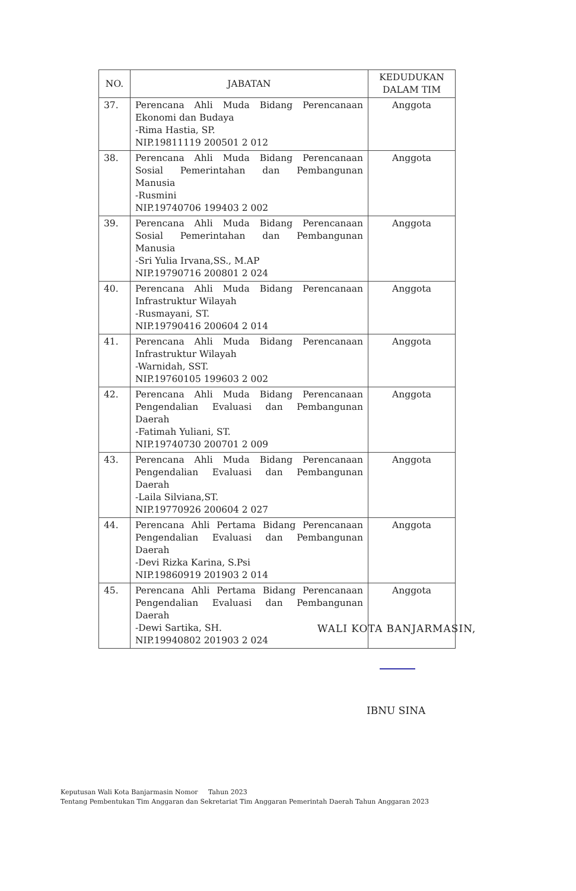| NO. | JABATAN | KEDUDUKAN DALAM TIM |
| --- | --- | --- |
| 37. | Perencana Ahli Muda Bidang Perencanaan Ekonomi dan Budaya -Rima Hastia, SP. NIP.19811119 200501 2 012 | Anggota |
| 38. | Perencana Ahli Muda Bidang Perencanaan Sosial Pemerintahan dan Pembangunan Manusia -Rusmini NIP.19740706 199403 2 002 | Anggota |
| 39. | Perencana Ahli Muda Bidang Perencanaan Sosial Pemerintahan dan Pembangunan Manusia -Sri Yulia Irvana,SS., M.AP NIP.19790716 200801 2 024 | Anggota |
| 40. | Perencana Ahli Muda Bidang Perencanaan Infrastruktur Wilayah -Rusmayani, ST. NIP.19790416 200604 2 014 | Anggota |
| 41. | Perencana Ahli Muda Bidang Perencanaan Infrastruktur Wilayah -Warnidah, SST. NIP.19760105 199603 2 002 | Anggota |
| 42. | Perencana Ahli Muda Bidang Perencanaan Pengendalian Evaluasi dan Pembangunan Daerah -Fatimah Yuliani, ST. NIP.19740730 200701 2 009 | Anggota |
| 43. | Perencana Ahli Muda Bidang Perencanaan Pengendalian Evaluasi dan Pembangunan Daerah -Laila Silviana,ST. NIP.19770926 200604 2 027 | Anggota |
| 44. | Perencana Ahli Pertama Bidang Perencanaan Pengendalian Evaluasi dan Pembangunan Daerah -Devi Rizka Karina, S.Psi NIP.19860919 201903 2 014 | Anggota |
| 45. | Perencana Ahli Pertama Bidang Perencanaan Pengendalian Evaluasi dan Pembangunan Daerah -Dewi Sartika, SH. NIP.19940802 201903 2 024 | Anggota |
WALI KOTA BANJARMASIN,
IBNU SINA
Keputusan Wali Kota Banjarmasin Nomor Tahun 2023
Tentang Pembentukan Tim Anggaran dan Sekretariat Tim Anggaran Pemerintah Daerah Tahun Anggaran 2023